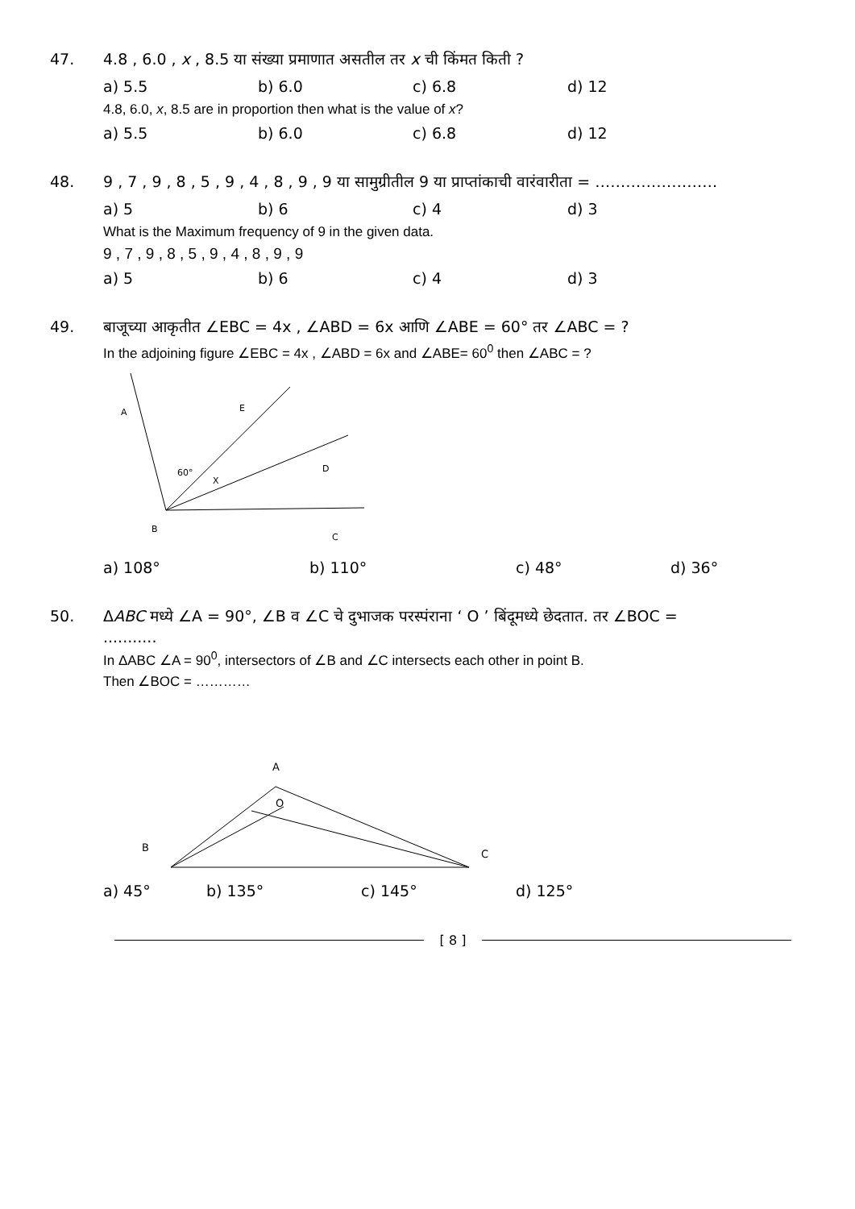47. 4.8 , 6.0 , x , 8.5 या संख्या प्रमाणात असतील तर x ची किंमत किती ?
a) 5.5 b) 6.0 c) 6.8 d) 12
4.8, 6.0, x, 8.5 are in proportion then what is the value of x?
a) 5.5 b) 6.0 c) 6.8 d) 12
48. 9 , 7 , 9 , 8 , 5 , 9 , 4 , 8 , 9 , 9 या सामुग्रीतील 9 या प्राप्तांकाची वारंवारीता = ……………………
a) 5 b) 6 c) 4 d) 3
What is the Maximum frequency of 9 in the given data.
9 , 7 , 9 , 8 , 5 , 9 , 4 , 8 , 9 , 9
a) 5 b) 6 c) 4 d) 3
49. बाजूच्या आकृतीत ∠EBC = 4x , ∠ABD = 6x आणि ∠ABE = 60° तर ∠ABC = ?
In the adjoining figure ∠EBC = 4x , ∠ABD = 6x and ∠ABE= 60<sup>0</sup> then ∠ABC = ?
A
E
D
60°
X
B
C
a) 108° b) 110° c) 48° d) 36°
50. ΔABC मध्ये ∠A = 90°, ∠B व ∠C चे दुभाजक परस्पंराना ‘ O ’ बिंदूमध्ये छेदतात. तर ∠BOC = ...........
In ΔABC ∠A = 90<sup>0</sup>, intersectors of ∠B and ∠C intersects each other in point B.
Then ∠BOC = …………
A
O
B
C
a) 45° b) 135° c) 145° d) 125°
[ 8 ]